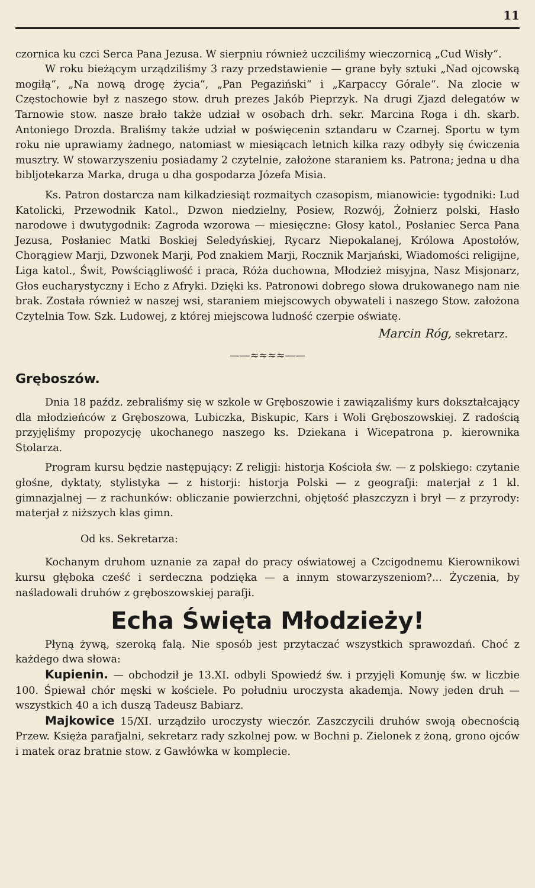11
czornica ku czci Serca Pana Jezusa. W sierpniu również uczciliśmy wieczornicą „Cud Wisły“.
W roku bieżącym urządziliśmy 3 razy przedstawienie — grane były sztuki „Nad ojcowską mogiłą“, „Na nową drogę życia“, „Pan Pegaziński“ i „Karpaccy Górale“. Na zlocie w Częstochowie był z naszego stow. druh prezes Jakób Pieprzyk. Na drugi Zjazd delegatów w Tarnowie stow. nasze brało także udział w osobach drh. sekr. Marcina Roga i dh. skarb. Antoniego Drozda. Braliśmy także udział w poświęcenin sztandaru w Czarnej. Sportu w tym roku nie uprawiamy żadnego, natomiast w miesiącach letnich kilka razy odbyły się ćwiczenia musztry. W stowarzyszeniu posiadamy 2 czytelnie, założone staraniem ks. Patrona; jedna u dha bibljotekarza Marka, druga u dha gospodarza Józefa Misia.
Ks. Patron dostarcza nam kilkadziesiąt rozmaitych czasopism, mianowicie: tygodniki: Lud Katolicki, Przewodnik Katol., Dzwon niedzielny, Posiew, Rozwój, Żołnierz polski, Hasło narodowe i dwutygodnik: Zagroda wzorowa — miesięczne: Głosy katol., Posłaniec Serca Pana Jezusa, Posłaniec Matki Boskiej Seledyńskiej, Rycarz Niepokalanej, Królowa Apostołów, Chorągiew Marji, Dzwonek Marji, Pod znakiem Marji, Rocznik Marjański, Wiadomości religijne, Liga katol., Świt, Powściągliwość i praca, Róża duchowna, Młodzież misyjna, Nasz Misjonarz, Głos eucharystyczny i Echo z Afryki. Dzięki ks. Patronowi dobrego słowa drukowanego nam nie brak. Została również w naszej wsi, staraniem miejscowych obywateli i naszego Stow. założona Czytelnia Tow. Szk. Ludowej, z której miejscowa ludność czerpie oświatę.
Marcin Róg, sekretarz.
——≈≈≈≈——
Gręboszów.
Dnia 18 paźdz. zebraliśmy się w szkole w Gręboszowie i zawiązaliśmy kurs dokształcający dla młodzieńców z Gręboszowa, Lubiczka, Biskupic, Kars i Woli Gręboszowskiej. Z radością przyjęliśmy propozycję ukochanego naszego ks. Dziekana i Wicepatrona p. kierownika Stolarza.
Program kursu będzie następujący: Z religji: historja Kościoła św. — z polskiego: czytanie głośne, dyktaty, stylistyka — z historji: historja Polski — z geografji: materjał z 1 kl. gimnazjalnej — z rachunków: obliczanie powierzchni, objętość płaszczyzn i brył — z przyrody: materjał z niższych klas gimn.
Od ks. Sekretarza:
Kochanym druhom uznanie za zapał do pracy oświatowej a Czcigodnemu Kierownikowi kursu głęboka cześć i serdeczna podzięka — a innym stowarzyszeniom?... Życzenia, by naśladowali druhów z gręboszowskiej parafji.
Echa Święta Młodzieży!
Płyną żywą, szeroką falą. Nie sposób jest przytaczać wszystkich sprawozdań. Choć z każdego dwa słowa:
Kupienin. — obchodził je 13.XI. odbyli Spowiedź św. i przyjęli Komunję św. w liczbie 100. Śpiewał chór męski w kościele. Po południu uroczysta akademja. Nowy jeden druh — wszystkich 40 a ich duszą Tadeusz Babiarz.
Majkowice 15/XI. urządziło uroczysty wieczór. Zaszczycili druhów swoją obecnością Przew. Księża parafjalni, sekretarz rady szkolnej pow. w Bochni p. Zielonek z żoną, grono ojców i matek oraz bratnie stow. z Gawłówka w komplecie.